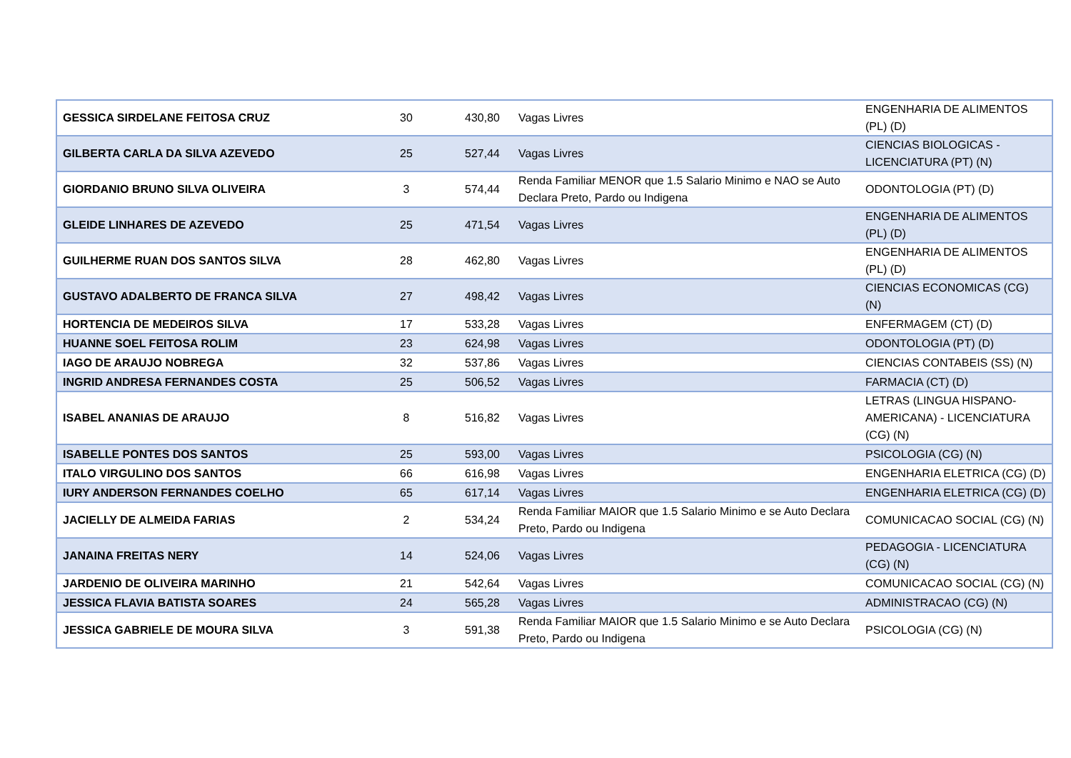| GESSICA SIRDELANE FEITOSA CRUZ | 30 | 430,80 | Vagas Livres | ENGENHARIA DE ALIMENTOS (PL) (D) |
| GILBERTA CARLA DA SILVA AZEVEDO | 25 | 527,44 | Vagas Livres | CIENCIAS BIOLOGICAS - LICENCIATURA (PT) (N) |
| GIORDANIO BRUNO SILVA OLIVEIRA | 3 | 574,44 | Renda Familiar MENOR que 1.5 Salario Minimo e NAO se Auto Declara Preto, Pardo ou Indigena | ODONTOLOGIA (PT) (D) |
| GLEIDE LINHARES DE AZEVEDO | 25 | 471,54 | Vagas Livres | ENGENHARIA DE ALIMENTOS (PL) (D) |
| GUILHERME RUAN DOS SANTOS SILVA | 28 | 462,80 | Vagas Livres | ENGENHARIA DE ALIMENTOS (PL) (D) |
| GUSTAVO ADALBERTO DE FRANCA SILVA | 27 | 498,42 | Vagas Livres | CIENCIAS ECONOMICAS (CG) (N) |
| HORTENCIA DE MEDEIROS SILVA | 17 | 533,28 | Vagas Livres | ENFERMAGEM (CT) (D) |
| HUANNE SOEL FEITOSA ROLIM | 23 | 624,98 | Vagas Livres | ODONTOLOGIA (PT) (D) |
| IAGO DE ARAUJO NOBREGA | 32 | 537,86 | Vagas Livres | CIENCIAS CONTABEIS (SS) (N) |
| INGRID ANDRESA FERNANDES COSTA | 25 | 506,52 | Vagas Livres | FARMACIA (CT) (D) |
| ISABEL ANANIAS DE ARAUJO | 8 | 516,82 | Vagas Livres | LETRAS (LINGUA HISPANO-AMERICANA) - LICENCIATURA (CG) (N) |
| ISABELLE PONTES DOS SANTOS | 25 | 593,00 | Vagas Livres | PSICOLOGIA (CG) (N) |
| ITALO VIRGULINO DOS SANTOS | 66 | 616,98 | Vagas Livres | ENGENHARIA ELETRICA (CG) (D) |
| IURY ANDERSON FERNANDES COELHO | 65 | 617,14 | Vagas Livres | ENGENHARIA ELETRICA (CG) (D) |
| JACIELLY DE ALMEIDA FARIAS | 2 | 534,24 | Renda Familiar MAIOR que 1.5 Salario Minimo e se Auto Declara Preto, Pardo ou Indigena | COMUNICACAO SOCIAL (CG) (N) |
| JANAINA FREITAS NERY | 14 | 524,06 | Vagas Livres | PEDAGOGIA - LICENCIATURA (CG) (N) |
| JARDENIO DE OLIVEIRA MARINHO | 21 | 542,64 | Vagas Livres | COMUNICACAO SOCIAL (CG) (N) |
| JESSICA FLAVIA BATISTA SOARES | 24 | 565,28 | Vagas Livres | ADMINISTRACAO (CG) (N) |
| JESSICA GABRIELE DE MOURA SILVA | 3 | 591,38 | Renda Familiar MAIOR que 1.5 Salario Minimo e se Auto Declara Preto, Pardo ou Indigena | PSICOLOGIA (CG) (N) |